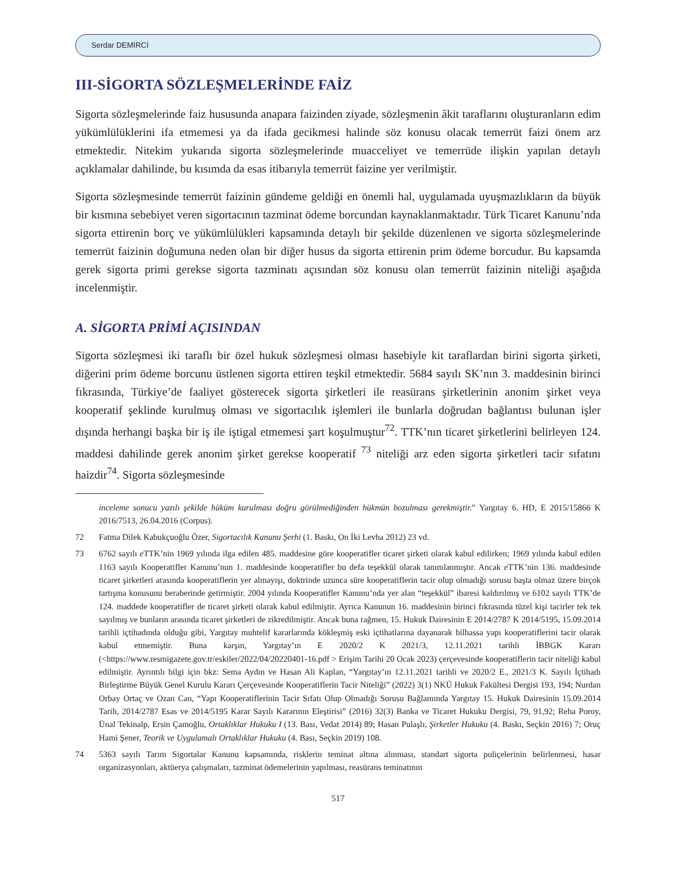Serdar DEMİRCİ
III-SİGORTA SÖZLEŞMELERİNDE FAİZ
Sigorta sözleşmelerinde faiz hususunda anapara faizinden ziyade, sözleşmenin âkit taraflarını oluşturanların edim yükümlülüklerini ifa etmemesi ya da ifada gecikmesi halinde söz konusu olacak temerrüt faizi önem arz etmektedir. Nitekim yukarıda sigorta sözleşmelerinde muacceliyet ve temerrüde ilişkin yapılan detaylı açıklamalar dahilinde, bu kısımda da esas itibarıyla temerrüt faizine yer verilmiştir.
Sigorta sözleşmesinde temerrüt faizinin gündeme geldiği en önemli hal, uygulamada uyuşmazlıkların da büyük bir kısmına sebebiyet veren sigortacının tazminat ödeme borcundan kaynaklanmaktadır. Türk Ticaret Kanunu’nda sigorta ettirenin borç ve yükümlülükleri kapsamında detaylı bir şekilde düzenlenen ve sigorta sözleşmelerinde temerrüt faizinin doğumuna neden olan bir diğer husus da sigorta ettirenin prim ödeme borcudur. Bu kapsamda gerek sigorta primi gerekse sigorta tazminatı açısından söz konusu olan temerrüt faizinin niteliği aşağıda incelenmiştir.
A. SİGORTA PRİMİ AÇISINDAN
Sigorta sözleşmesi iki taraflı bir özel hukuk sözleşmesi olması hasebiyle kit taraflardan birini sigorta şirketi, diğerini prim ödeme borcunu üstlenen sigorta ettiren teşkil etmektedir. 5684 sayılı SK’nın 3. maddesinin birinci fıkrasında, Türkiye’de faaliyet gösterecek sigorta şirketleri ile reasürans şirketlerinin anonim şirket veya kooperatif şeklinde kurulmuş olması ve sigortacılık işlemleri ile bunlarla doğrudan bağlantısı bulunan işler dışında herhangi başka bir iş ile iştigal etmemesi şart koşulmuştur<sup>72</sup>. TTK’nın ticaret şirketlerini belirleyen 124. maddesi dahilinde gerek anonim şirket gerekse kooperatif <sup>73</sup> niteliği arz eden sigorta şirketleri tacir sıfatını haizdir<sup>74</sup>. Sigorta sözleşmesinde
inceleme sonucu yazılı şekilde hüküm kurulması doğru görülmediğinden hükmün bozulması gerekmiştir.” Yargıtay 6. HD, E 2015/15866 K 2016/7513, 26.04.2016 (Corpus).
72 Fatma Dilek Kabukçuoğlu Özer, Sigortacılık Kanunu Şerhi (1. Baskı, On İki Levha 2012) 23 vd.
73 6762 sayılı e TTK’nin 1969 yılında ilga edilen 485. maddesine göre kooperatifler ticaret şirketi olarak kabul edilirken; 1969 yılında kabul edilen 1163 sayılı Kooperatifler Kanunu’nun 1. maddesinde kooperatifler bu defa teşekkül olarak tanımlanmıştır. Ancak e TTK’nin 136. maddesinde ticaret şirketleri arasında kooperatiflerin yer almayışı, doktrinde uzunca süre kooperatiflerin tacir olup olmadığı sorusu başta olmaz üzere birçok tartışma konusunu beraberinde getirmiştir. 2004 yılında Kooperatifler Kanunu’nda yer alan “teşekkül” ibaresi kaldırılmış ve 6102 sayılı TTK’de 124. maddede kooperatifler de ticaret şirketi olarak kabul edilmiştir. Ayrıca Kanunun 16. maddesinin birinci fıkrasında tüzel kişi tacirler tek tek sayılmış ve bunların arasında ticaret şirketleri de zikredilmiştir. Ancak buna rağmen, 15. Hukuk Dairesinin E 2014/2787 K 2014/5195, 15.09.2014 tarihli içtihadında olduğu gibi, Yargıtay muhtelif kararlarında kökleşmiş eski içtihatlarına dayanarak bilhassa yapı kooperatiflerini tacir olarak kabul etmemiştir. Buna karşın, Yargıtay’ın E 2020/2 K 2021/3, 12.11.2021 tarihli İBBGK Kararı (<https://www.resmigazete.gov.tr/eskiler/2022/04/20220401-16.pdf > Erişim Tarihi 20 Ocak 2023) çerçevesinde kooperatiflerin tacir niteliği kabul edilmiştir. Ayrıntılı bilgi için bkz: Sema Aydın ve Hasan Ali Kaplan, “Yargıtay’ın 12.11.2021 tarihli ve 2020/2 E., 2021/3 K. Sayılı İçtihadı Birleştirme Büyük Genel Kurulu Kararı Çerçevesinde Kooperatiflerin Tacir Niteliği” (2022) 3(1) NKÜ Hukuk Fakültesi Dergisi 193, 194; Nurdan Orbay Ortaç ve Ozan Can, “Yapı Kooperatiflerinin Tacir Sıfatı Olup Olmadığı Sorusu Bağlamında Yargıtay 15. Hukuk Dairesinin 15.09.2014 Tarih, 2014/2787 Esas ve 2014/5195 Karar Sayılı Kararının Eleştirisi” (2016) 32(3) Banka ve Ticaret Hukuku Dergisi, 79, 91,92; Reha Poroy, Ünal Tekinalp, Ersin Çamoğlu, Ortaklıklar Hukuku I (13. Bası, Vedat 2014) 89; Hasan Pulaşlı, Şirketler Hukuku (4. Baskı, Seçkin 2016) 7; Oruç Hami Şener, Teorik ve Uygulamalı Ortaklıklar Hukuku (4. Bası, Seçkin 2019) 108.
74 5363 sayılı Tarım Sigortalar Kanunu kapsamında, risklerin teminat altına alınması, standart sigorta poliçelerinin belirlenmesi, hasar organizasyonları, aktüerya çalışmaları, tazminat ödemelerinin yapılması, reasürans teminatının
517